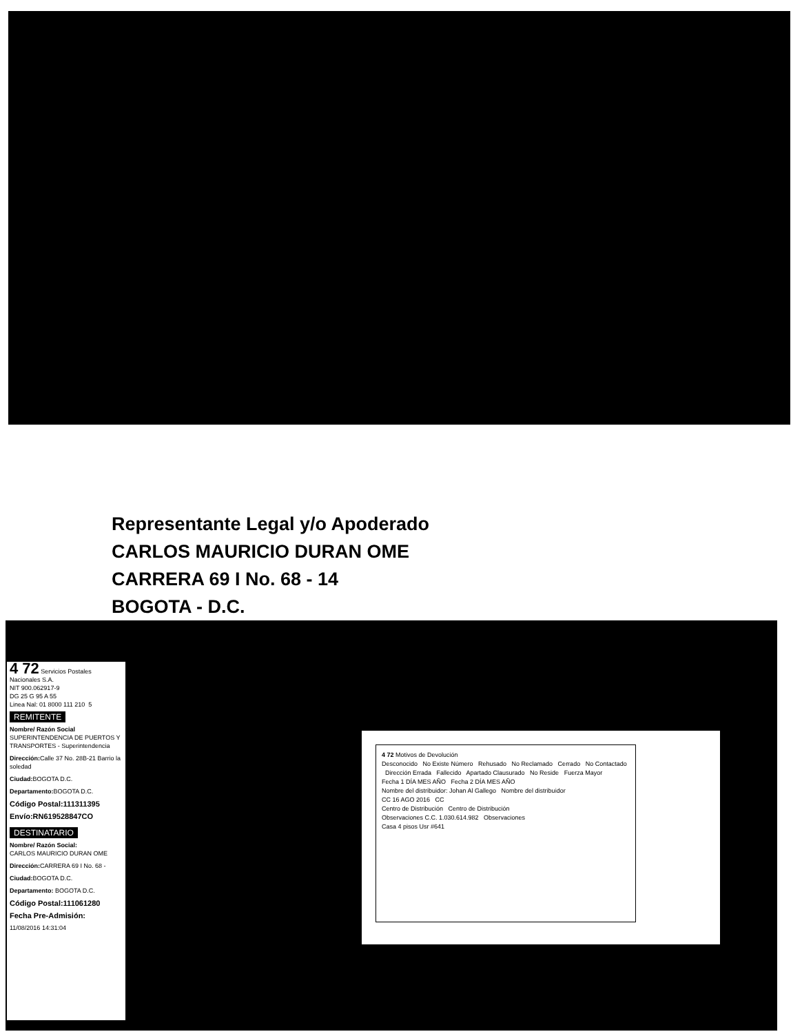Representante Legal y/o Apoderado
CARLOS MAURICIO DURAN OME
CARRERA 69 I No. 68 - 14
BOGOTA - D.C.
4 72 Servicios Postales Nacionales S.A.
NIT 900.062917-9
DG 25 G 95 A 55
Linea Nal: 01 8000 111 210 5
REMITENTE
Nombre/ Razón Social
SUPERINTENDENCIA DE PUERTOS Y TRANSPORTES - Superintendencia
Dirección: Calle 37 No. 28B-21 Barrio la soledad
Ciudad: BOGOTA D.C.
Departamento: BOGOTA D.C.
Código Postal:111311395
Envío:RN619528847CO
DESTINATARIO
Nombre/ Razón Social:
CARLOS MAURICIO DURAN OME
Dirección: CARRERA 69 I No. 68 -
Ciudad: BOGOTA D.C.
Departamento: BOGOTA D.C.
Código Postal:111061280
Fecha Pre-Admisión:
11/08/2016 14:31:04
4 72 Motivos de Devolución
Desconocido No Existe Número Rehusado No Reclamado Cerrado No Contactado Dirección Errada Fallecido Apartado Clausurado No Reside Fuerza Mayor
Fecha 1 DÍA MES AÑO Fecha 2 DÍA MES AÑO
Nombre del distribuidor: Johan Al Gallego Nombre del distribuidor
CC 16 AGO 2016 CC
Centro de Distribución Centro de Distribución
Observaciones C.C. 1.030.614.982 Observaciones
Casa 4 pisos Usr #641